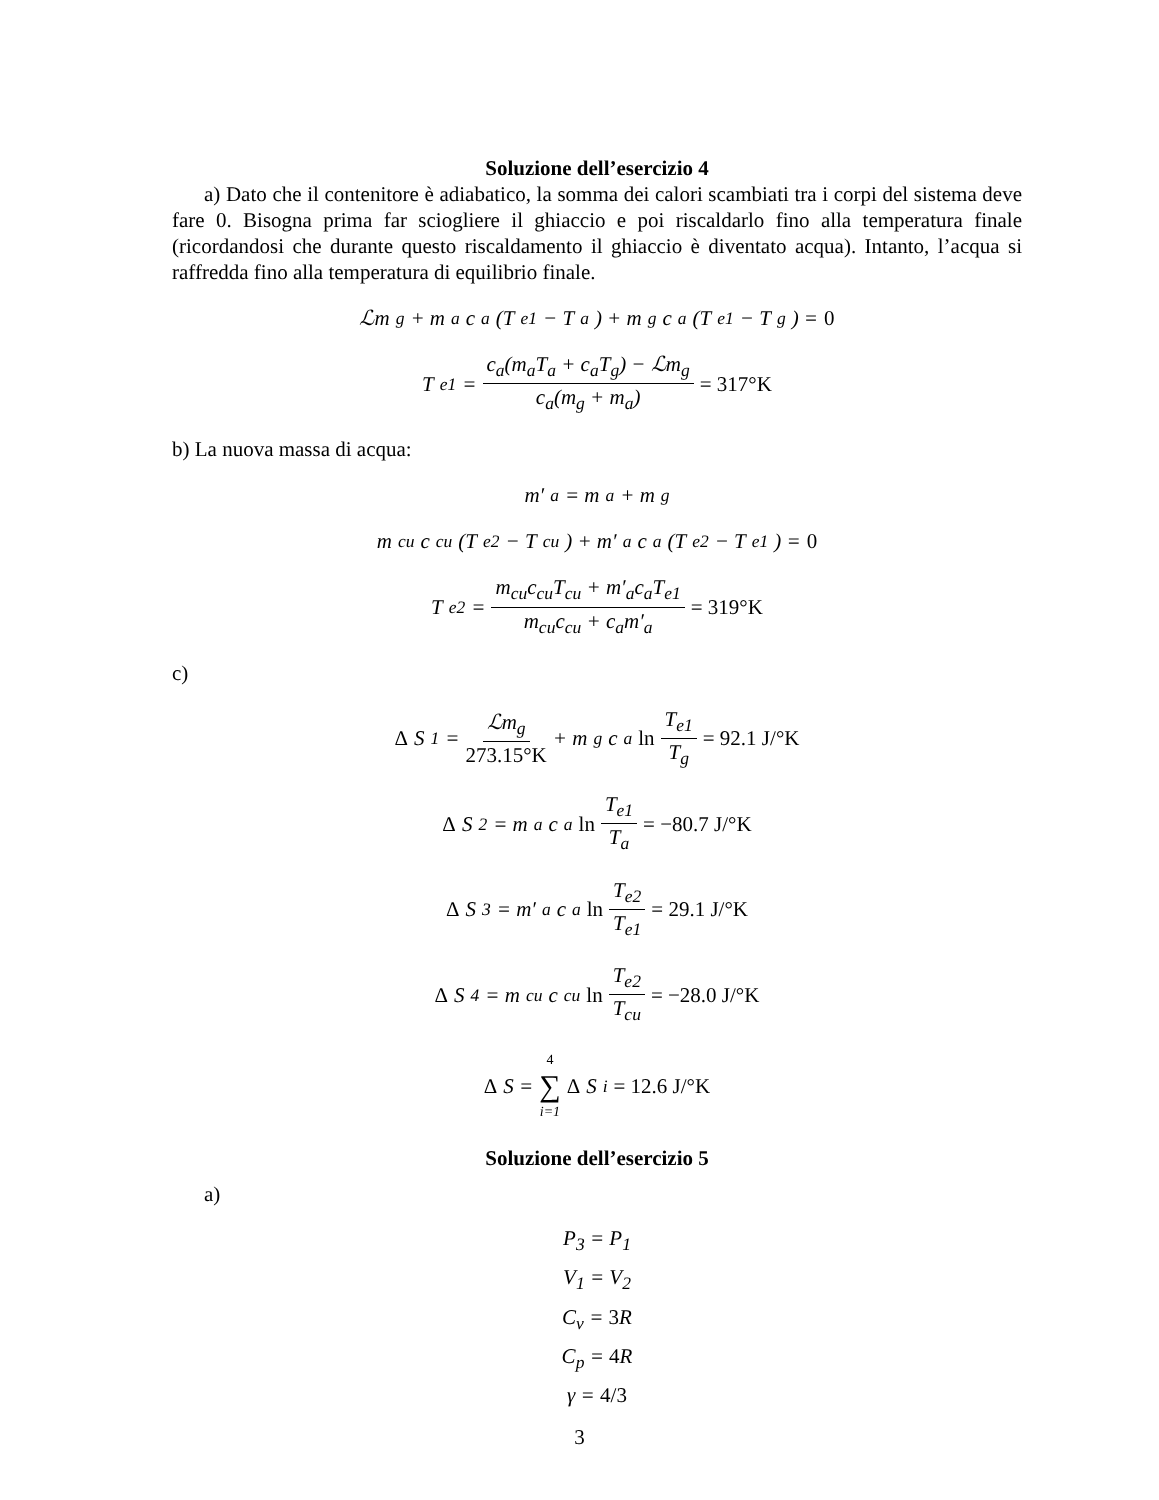Soluzione dell’esercizio 4
a) Dato che il contenitore è adiabatico, la somma dei calori scambiati tra i corpi del sistema deve fare 0. Bisogna prima far sciogliere il ghiaccio e poi riscaldarlo fino alla temperatura finale (ricordandosi che durante questo riscaldamento il ghiaccio è diventato acqua). Intanto, l’acqua si raffredda fino alla temperatura di equilibrio finale.
ℒm<sub>g</sub> + m<sub>a</sub>c<sub>a</sub>(T<sub>e1</sub> − T<sub>a</sub>) + m<sub>g</sub>c<sub>a</sub>(T<sub>e1</sub> − T<sub>g</sub>) = 0
T<sub>e1</sub> = c<sub>a</sub>(m<sub>a</sub>T<sub>a</sub> + c<sub>a</sub>T<sub>g</sub>) − ℒm<sub>g</sub> c<sub>a</sub>(m<sub>g</sub> + m<sub>a</sub>) = 317°K
b) La nuova massa di acqua:
m′<sub>a</sub> = m<sub>a</sub> + m<sub>g</sub>
m<sub>cu</sub>c<sub>cu</sub>(T<sub>e2</sub> − T<sub>cu</sub>) + m′<sub>a</sub>c<sub>a</sub>(T<sub>e2</sub> − T<sub>e1</sub>) = 0
T<sub>e2</sub> = m<sub>cu</sub>c<sub>cu</sub>T<sub>cu</sub> + m′<sub>a</sub>c<sub>a</sub>T<sub>e1</sub> m<sub>cu</sub>c<sub>cu</sub> + c<sub>a</sub>m′<sub>a</sub> = 319°K
c)
Δ S<sub>1</sub> = ℒm<sub>g</sub> 273.15°K + m<sub>g</sub>c<sub>a</sub> ln T<sub>e1</sub> T<sub>g</sub> = 92.1 J/°K
Δ S<sub>2</sub> = m<sub>a</sub>c<sub>a</sub> ln T<sub>e1</sub> T<sub>a</sub> = −80.7 J/°K
Δ S<sub>3</sub> = m′<sub>a</sub>c<sub>a</sub> ln T<sub>e2</sub> T<sub>e1</sub> = 29.1 J/°K
Δ S<sub>4</sub> = m<sub>cu</sub>c<sub>cu</sub> ln T<sub>e2</sub> T<sub>cu</sub> = −28.0 J/°K
Δ S = 4 ∑ i=1 Δ S<sub>i</sub> = 12.6 J/°K
Soluzione dell’esercizio 5
a)
P<sub>3</sub> = P<sub>1</sub>
V<sub>1</sub> = V<sub>2</sub>
C<sub>v</sub> = 3 R
C<sub>p</sub> = 4 R
γ = 4/3
3